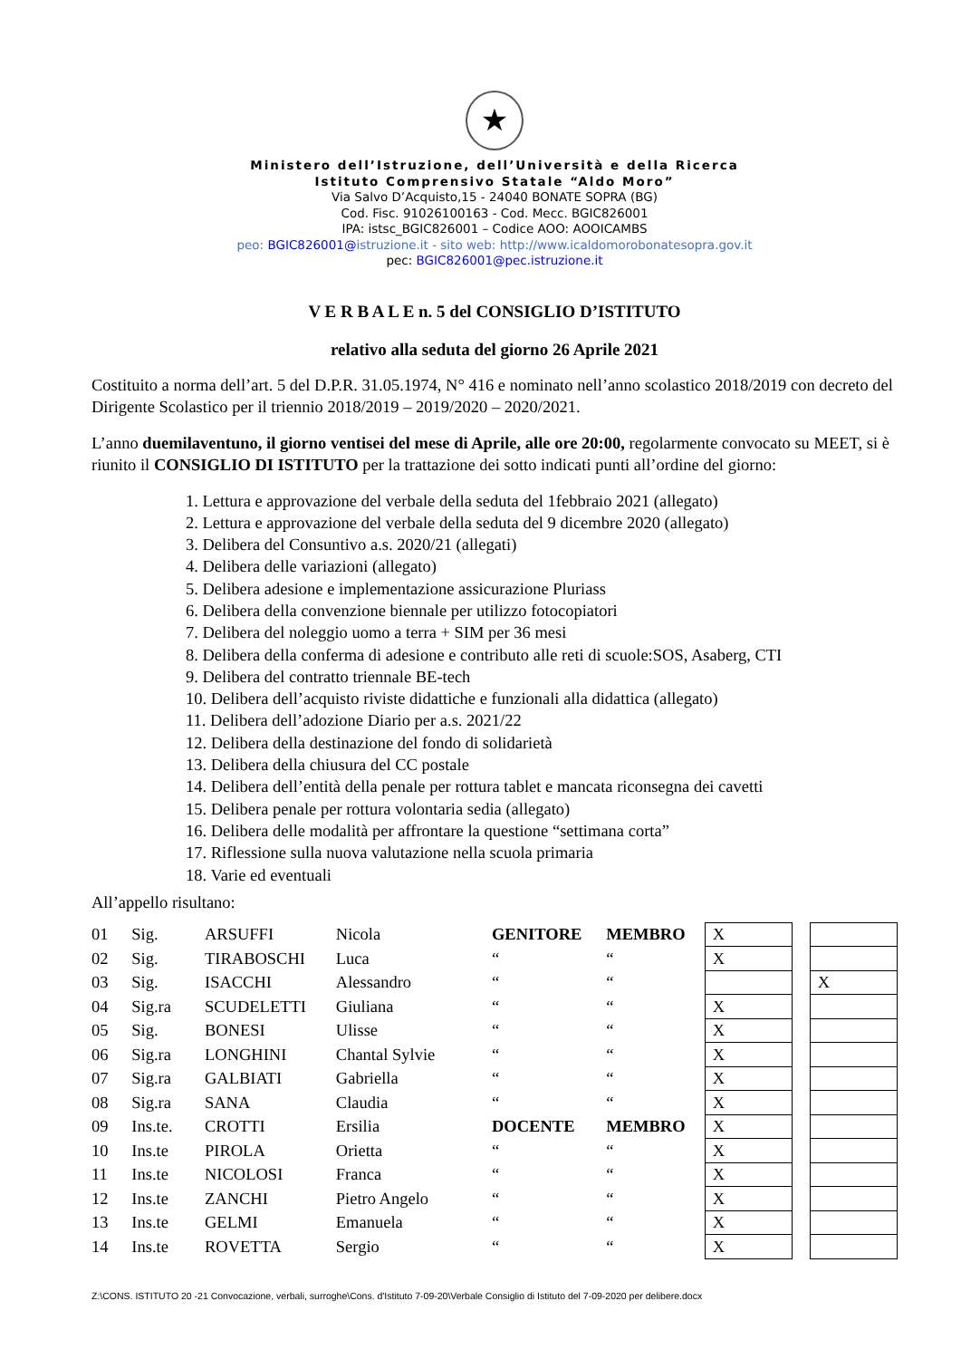★
Ministero dell’Istruzione, dell’Università e della Ricerca
Istituto Comprensivo Statale “Aldo Moro”
Via Salvo D’Acquisto,15 - 24040 BONATE SOPRA (BG)
Cod. Fisc. 91026100163 - Cod. Mecc. BGIC826001
IPA: istsc_BGIC826001 – Codice AOO: AOOICAMBS
peo: BGIC826001@istruzione.it - sito web: http://www.icaldomorobonatesopra.gov.it
pec: BGIC826001@pec.istruzione.it
V E R B A L E n. 5 del CONSIGLIO D’ISTITUTO
relativo alla seduta del giorno 26 Aprile 2021
Costituito a norma dell’art. 5 del D.P.R. 31.05.1974, N° 416 e nominato nell’anno scolastico 2018/2019 con decreto del Dirigente Scolastico per il triennio 2018/2019 – 2019/2020 – 2020/2021.
L’anno duemilaventuno, il giorno ventisei del mese di Aprile, alle ore 20:00, regolarmente convocato su MEET, si è riunito il CONSIGLIO DI ISTITUTO per la trattazione dei sotto indicati punti all’ordine del giorno:
1. Lettura e approvazione del verbale della seduta del 1febbraio 2021 (allegato)
2. Lettura e approvazione del verbale della seduta del 9 dicembre 2020 (allegato)
3. Delibera del Consuntivo a.s. 2020/21 (allegati)
4. Delibera delle variazioni (allegato)
5. Delibera adesione e implementazione assicurazione Pluriass
6. Delibera della convenzione biennale per utilizzo fotocopiatori
7. Delibera del noleggio uomo a terra + SIM per 36 mesi
8. Delibera della conferma di adesione e contributo alle reti di scuole:SOS, Asaberg, CTI
9. Delibera del contratto triennale BE-tech
10. Delibera dell’acquisto riviste didattiche e funzionali alla didattica (allegato)
11. Delibera dell’adozione Diario per a.s. 2021/22
12. Delibera della destinazione del fondo di solidarietà
13. Delibera della chiusura del CC postale
14. Delibera dell’entità della penale per rottura tablet e mancata riconsegna dei cavetti
15. Delibera penale per rottura volontaria sedia (allegato)
16. Delibera delle modalità per affrontare la questione “settimana corta”
17. Riflessione sulla nuova valutazione nella scuola primaria
18. Varie ed eventuali
All’appello risultano:
| 01 | Sig. | ARSUFFI | Nicola | GENITORE | MEMBRO | X | | |
| 02 | Sig. | TIRABOSCHI | Luca | “ | “ | X | | |
| 03 | Sig. | ISACCHI | Alessandro | “ | “ | | | X |
| 04 | Sig.ra | SCUDELETTI | Giuliana | “ | “ | X | | |
| 05 | Sig. | BONESI | Ulisse | “ | “ | X | | |
| 06 | Sig.ra | LONGHINI | Chantal Sylvie | “ | “ | X | | |
| 07 | Sig.ra | GALBIATI | Gabriella | “ | “ | X | | |
| 08 | Sig.ra | SANA | Claudia | “ | “ | X | | |
| 09 | Ins.te. | CROTTI | Ersilia | DOCENTE | MEMBRO | X | | |
| 10 | Ins.te | PIROLA | Orietta | “ | “ | X | | |
| 11 | Ins.te | NICOLOSI | Franca | “ | “ | X | | |
| 12 | Ins.te | ZANCHI | Pietro Angelo | “ | “ | X | | |
| 13 | Ins.te | GELMI | Emanuela | “ | “ | X | | |
| 14 | Ins.te | ROVETTA | Sergio | “ | “ | X | | |
Z:\CONS. ISTITUTO 20 -21 Convocazione, verbali, surroghe\Cons. d'Istituto 7-09-20\Verbale Consiglio di Istituto del 7-09-2020 per delibere.docx